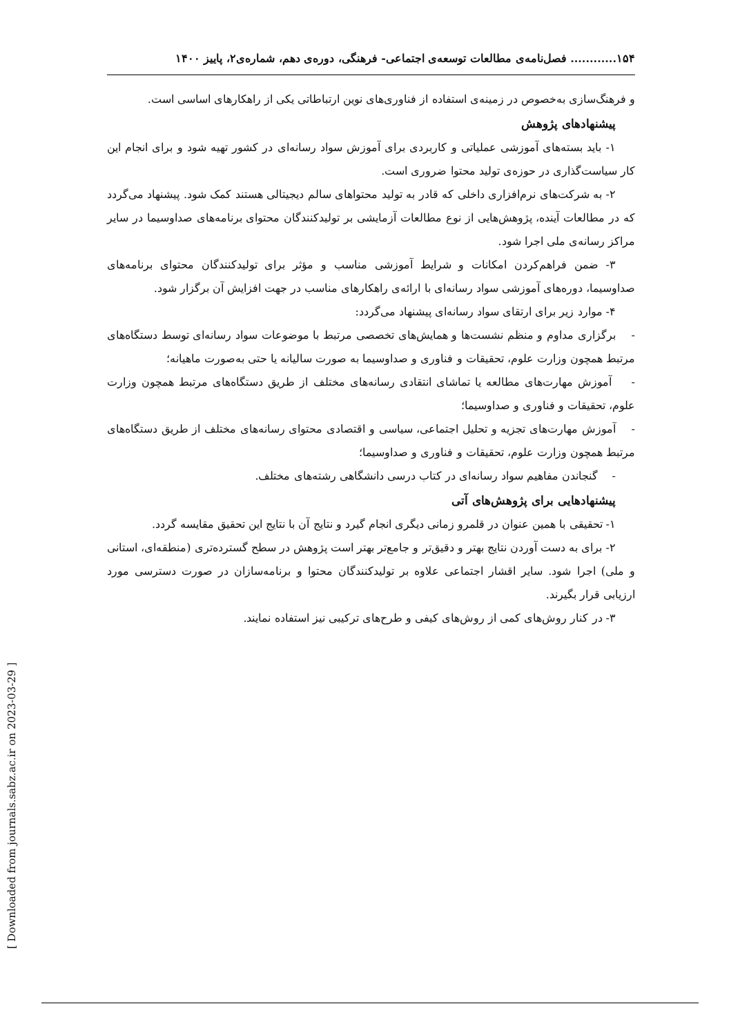۱۵۴............ فصل‌نامه‌ی مطالعات توسعه‌ی اجتماعی- فرهنگی، دوره‌ی دهم، شماره‌ی۲، پاییز ۱۴۰۰
و فرهنگ‌سازی به‌خصوص در زمینه‌ی استفاده از فناوری‌های نوین ارتباطاتی یکی از راهکارهای اساسی است.
پیشنهادهای پژوهش
۱- باید بسته‌های آموزشی عملیاتی و کاربردی برای آموزش سواد رسانه‌ای در کشور تهیه شود و برای انجام این کار سیاست‌گذاری در حوزه‌ی تولید محتوا ضروری است.
۲- به شرکت‌های نرم‌افزاری داخلی که قادر به تولید محتواهای سالم دیجیتالی هستند کمک شود. پیشنهاد می‌گردد که در مطالعات آینده، پژوهش‌هایی از نوع مطالعات آزمایشی بر تولیدکنندگان محتوای برنامه‌های صداوسیما در سایر مراکز رسانه‌ی ملی اجرا شود.
۳- ضمن فراهم‌کردن امکانات و شرایط آموزشی مناسب و مؤثر برای تولیدکنندگان محتوای برنامه‌های صداوسیما، دوره‌های آموزشی سواد رسانه‌ای با ارائه‌ی راهکارهای مناسب در جهت افزایش آن برگزار شود.
۴- موارد زیر برای ارتقای سواد رسانه‌ای پیشنهاد می‌گردد:
- برگزاری مداوم و منظم نشست‌ها و همایش‌های تخصصی مرتبط با موضوعات سواد رسانه‌ای توسط دستگاه‌های مرتبط همچون وزارت علوم، تحقیقات و فناوری و صداوسیما به صورت سالیانه یا حتی به‌صورت ماهیانه؛
- آموزش مهارت‌های مطالعه یا تماشای انتقادی رسانه‌های مختلف از طریق دستگاه‌های مرتبط همچون وزارت علوم، تحقیقات و فناوری و صداوسیما؛
- آموزش مهارت‌های تجزیه و تحلیل اجتماعی، سیاسی و اقتصادی محتوای رسانه‌های مختلف از طریق دستگاه‌های مرتبط همچون وزارت علوم، تحقیقات و فناوری و صداوسیما؛
- گنجاندن مفاهیم سواد رسانه‌ای در کتاب درسی دانشگاهی رشته‌های مختلف.
پیشنهادهایی برای پژوهش‌های آتی
۱- تحقیقی با همین عنوان در قلمرو زمانی دیگری انجام گیرد و نتایج آن با نتایج این تحقیق مقایسه گردد.
۲- برای به دست آوردن نتایج بهتر و دقیق‌تر و جامع‌تر بهتر است پژوهش در سطح گسترده‌تری (منطقه‌ای، استانی و ملی) اجرا شود. سایر اقشار اجتماعی علاوه بر تولیدکنندگان محتوا و برنامه‌سازان در صورت دسترسی مورد ارزیابی قرار بگیرند.
۳- در کنار روش‌های کمی از روش‌های کیفی و طرح‌های ترکیبی نیز استفاده نمایند.
[ Downloaded from journals.sabz.ac.ir on 2023-03-29 ]